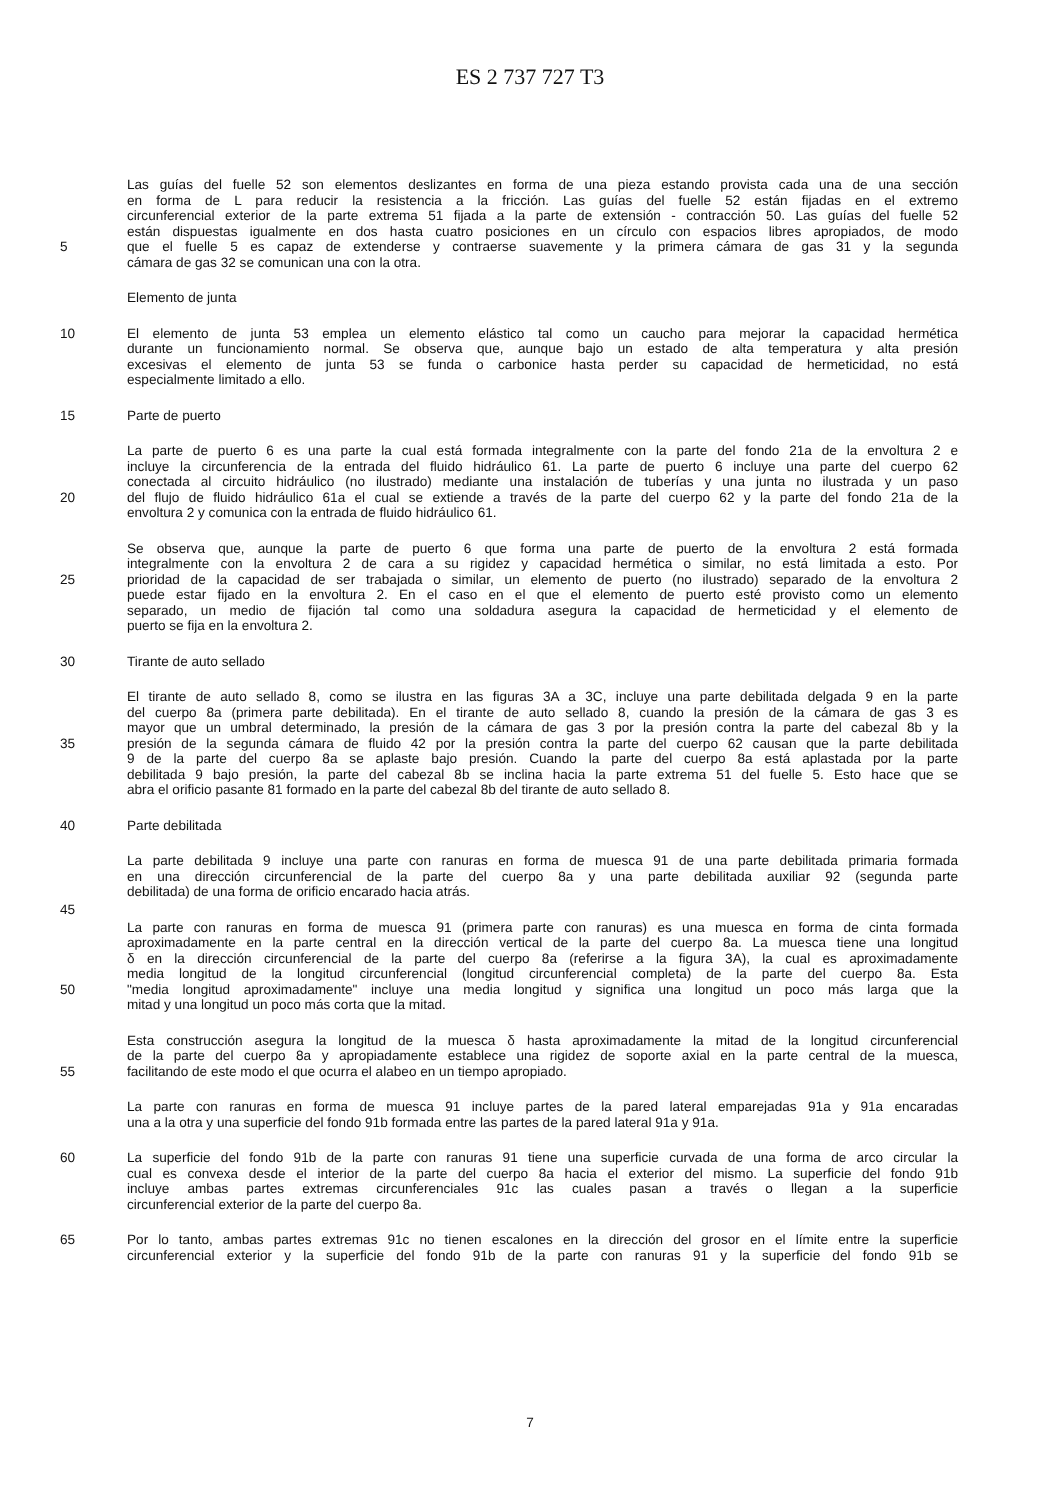ES 2 737 727 T3
Las guías del fuelle 52 son elementos deslizantes en forma de una pieza estando provista cada una de una sección
en forma de L para reducir la resistencia a la fricción. Las guías del fuelle 52 están fijadas en el extremo
circunferencial exterior de la parte extrema 51 fijada a la parte de extensión - contracción 50. Las guías del fuelle 52
están dispuestas igualmente en dos hasta cuatro posiciones en un círculo con espacios libres apropiados, de modo
5 que el fuelle 5 es capaz de extenderse y contraerse suavemente y la primera cámara de gas 31 y la segunda
cámara de gas 32 se comunican una con la otra.
Elemento de junta
10 El elemento de junta 53 emplea un elemento elástico tal como un caucho para mejorar la capacidad hermética
durante un funcionamiento normal. Se observa que, aunque bajo un estado de alta temperatura y alta presión
excesivas el elemento de junta 53 se funda o carbonice hasta perder su capacidad de hermeticidad, no está
especialmente limitado a ello.
15 Parte de puerto
La parte de puerto 6 es una parte la cual está formada integralmente con la parte del fondo 21a de la envoltura 2 e
incluye la circunferencia de la entrada del fluido hidráulico 61. La parte de puerto 6 incluye una parte del cuerpo 62
conectada al circuito hidráulico (no ilustrado) mediante una instalación de tuberías y una junta no ilustrada y un paso
20 del flujo de fluido hidráulico 61a el cual se extiende a través de la parte del cuerpo 62 y la parte del fondo 21a de la
envoltura 2 y comunica con la entrada de fluido hidráulico 61.
Se observa que, aunque la parte de puerto 6 que forma una parte de puerto de la envoltura 2 está formada
integralmente con la envoltura 2 de cara a su rigidez y capacidad hermética o similar, no está limitada a esto. Por
25 prioridad de la capacidad de ser trabajada o similar, un elemento de puerto (no ilustrado) separado de la envoltura 2
puede estar fijado en la envoltura 2. En el caso en el que el elemento de puerto esté provisto como un elemento
separado, un medio de fijación tal como una soldadura asegura la capacidad de hermeticidad y el elemento de
puerto se fija en la envoltura 2.
30 Tirante de auto sellado
El tirante de auto sellado 8, como se ilustra en las figuras 3A a 3C, incluye una parte debilitada delgada 9 en la parte
del cuerpo 8a (primera parte debilitada). En el tirante de auto sellado 8, cuando la presión de la cámara de gas 3 es
mayor que un umbral determinado, la presión de la cámara de gas 3 por la presión contra la parte del cabezal 8b y la
35 presión de la segunda cámara de fluido 42 por la presión contra la parte del cuerpo 62 causan que la parte debilitada
9 de la parte del cuerpo 8a se aplaste bajo presión. Cuando la parte del cuerpo 8a está aplastada por la parte
debilitada 9 bajo presión, la parte del cabezal 8b se inclina hacia la parte extrema 51 del fuelle 5. Esto hace que se
abra el orificio pasante 81 formado en la parte del cabezal 8b del tirante de auto sellado 8.
40 Parte debilitada
La parte debilitada 9 incluye una parte con ranuras en forma de muesca 91 de una parte debilitada primaria formada
en una dirección circunferencial de la parte del cuerpo 8a y una parte debilitada auxiliar 92 (segunda parte
debilitada) de una forma de orificio encarado hacia atrás.
45
La parte con ranuras en forma de muesca 91 (primera parte con ranuras) es una muesca en forma de cinta formada
aproximadamente en la parte central en la dirección vertical de la parte del cuerpo 8a. La muesca tiene una longitud
δ en la dirección circunferencial de la parte del cuerpo 8a (referirse a la figura 3A), la cual es aproximadamente
media longitud de la longitud circunferencial (longitud circunferencial completa) de la parte del cuerpo 8a. Esta
50 "media longitud aproximadamente" incluye una media longitud y significa una longitud un poco más larga que la
mitad y una longitud un poco más corta que la mitad.
Esta construcción asegura la longitud de la muesca δ hasta aproximadamente la mitad de la longitud circunferencial
de la parte del cuerpo 8a y apropiadamente establece una rigidez de soporte axial en la parte central de la muesca,
55 facilitando de este modo el que ocurra el alabeo en un tiempo apropiado.
La parte con ranuras en forma de muesca 91 incluye partes de la pared lateral emparejadas 91a y 91a encaradas
una a la otra y una superficie del fondo 91b formada entre las partes de la pared lateral 91a y 91a.
60 La superficie del fondo 91b de la parte con ranuras 91 tiene una superficie curvada de una forma de arco circular la
cual es convexa desde el interior de la parte del cuerpo 8a hacia el exterior del mismo. La superficie del fondo 91b
incluye ambas partes extremas circunferenciales 91c las cuales pasan a través o llegan a la superficie
circunferencial exterior de la parte del cuerpo 8a.
65 Por lo tanto, ambas partes extremas 91c no tienen escalones en la dirección del grosor en el límite entre la superficie
circunferencial exterior y la superficie del fondo 91b de la parte con ranuras 91 y la superficie del fondo 91b se
7